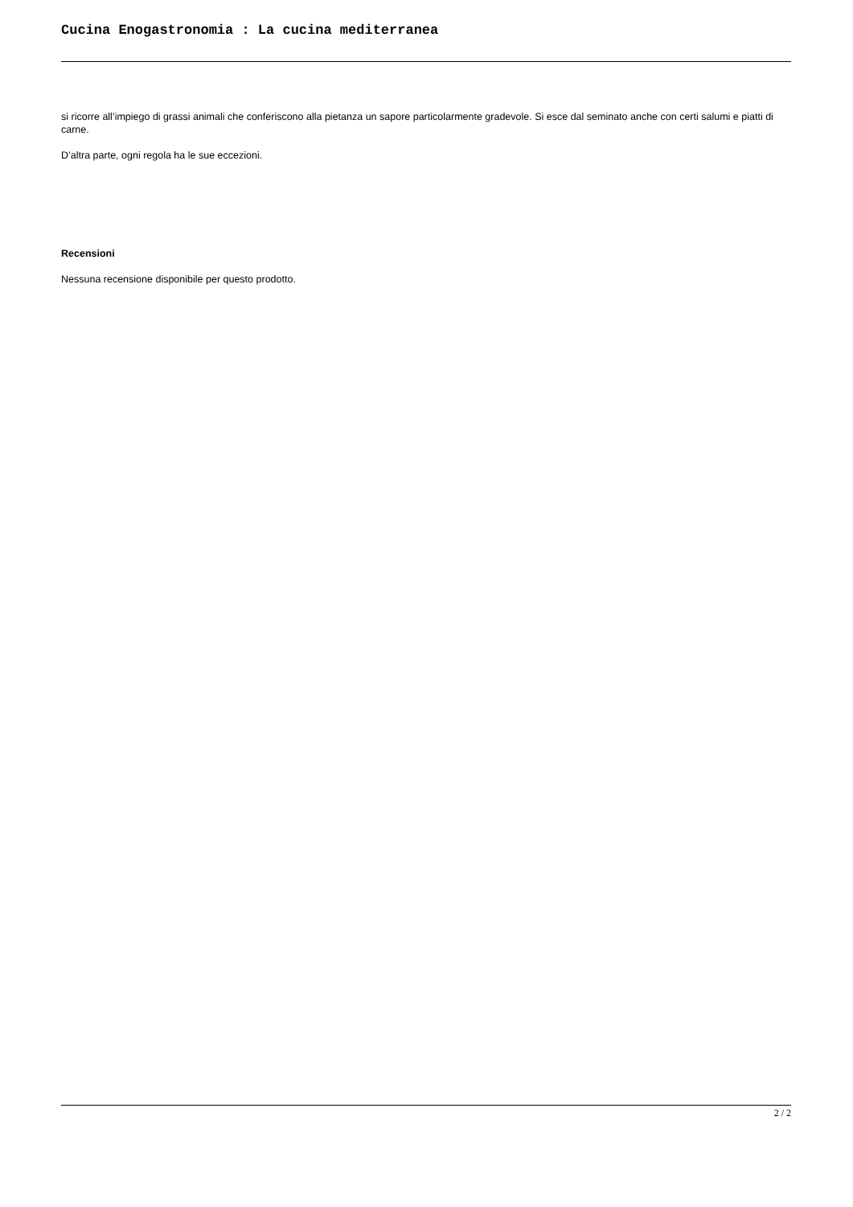Cucina Enogastronomia : La cucina mediterranea
si ricorre all’impiego di grassi animali che conferiscono alla pietanza un sapore particolarmente gradevole. Si esce dal seminato anche con certi salumi e piatti di carne.
D’altra parte, ogni regola ha le sue eccezioni.
Recensioni
Nessuna recensione disponibile per questo prodotto.
2 / 2